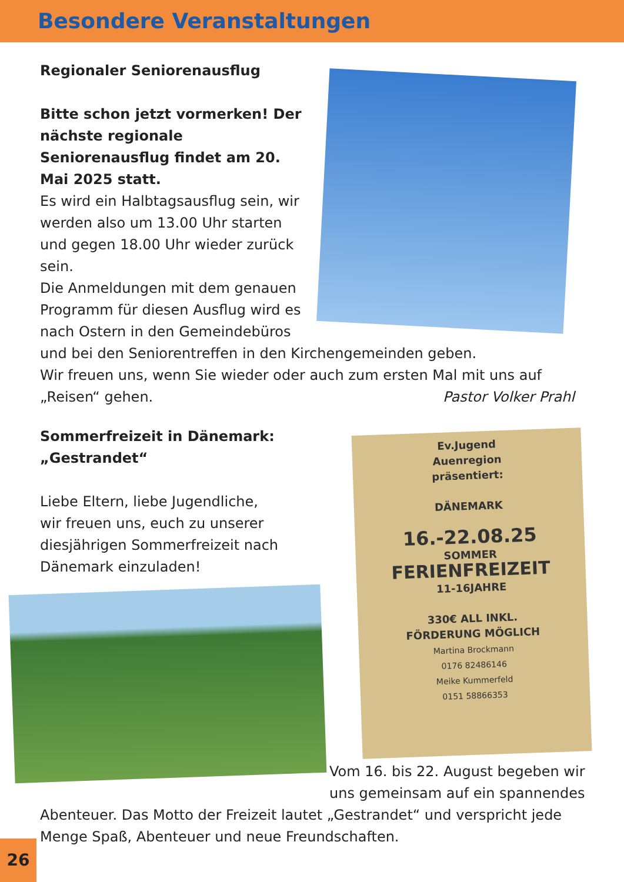Besondere Veranstaltungen
Regionaler Seniorenausflug
Bitte schon jetzt vormerken! Der nächste regionale Seniorenausflug findet am 20. Mai 2025 statt.
Es wird ein Halbtagsausflug sein, wir werden also um 13.00 Uhr starten und gegen 18.00 Uhr wieder zurück sein.
Die Anmeldungen mit dem genauen Programm für diesen Ausflug wird es nach Ostern in den Gemeindebüros und bei den Seniorentreffen in den Kirchengemeinden geben.
Wir freuen uns, wenn Sie wieder oder auch zum ersten Mal mit uns auf „Reisen“ gehen. Pastor Volker Prahl
Ev.Jugend
Auenregion
präsentiert:
DÄNEMARK
16.-22.08.25
SOMMER
FERIENFREIZEIT
11-16JAHRE
330€ ALL INKL.
FÖRDERUNG MÖGLICH
Martina Brockmann
0176 82486146
Meike Kummerfeld
0151 58866353
Sommerfreizeit in Dänemark:
„Gestrandet“
Liebe Eltern, liebe Jugendliche,
wir freuen uns, euch zu unserer diesjährigen Sommerfreizeit nach Dänemark einzuladen!
Vom 16. bis 22. August begeben wir uns gemeinsam auf ein spannendes Abenteuer. Das Motto der Freizeit lautet „Gestrandet“ und verspricht jede Menge Spaß, Abenteuer und neue Freundschaften.
26